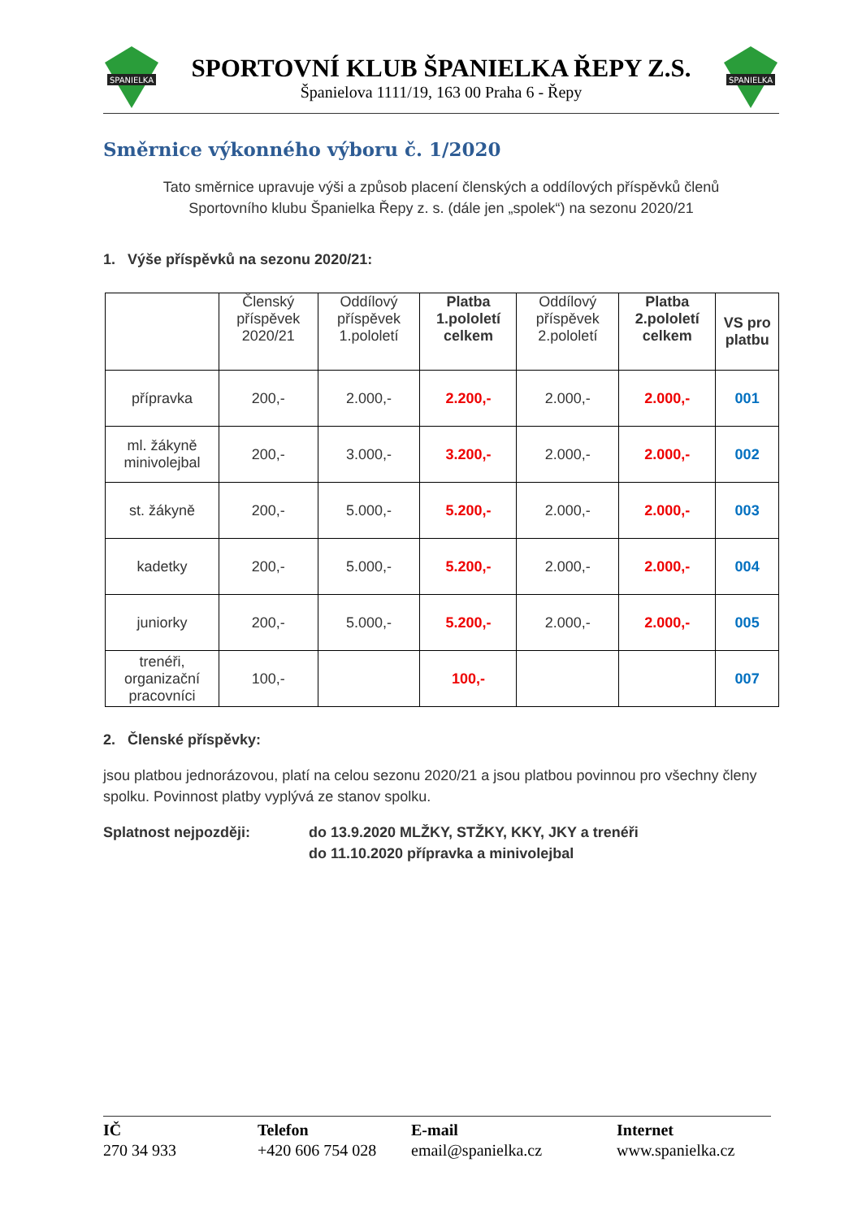SPANIELKA
SPORTOVNÍ KLUB ŠPANIELKA ŘEPY Z.S.
Španielova 1111/19, 163 00 Praha 6 - Řepy
SPANIELKA
Směrnice výkonného výboru č. 1/2020
Tato směrnice upravuje výši a způsob placení členských a oddílových příspěvků členů
Sportovního klubu Španielka Řepy z. s. (dále jen „spolek“) na sezonu 2020/21
1. Výše příspěvků na sezonu 2020/21:
| | Členský příspěvek 2020/21 | Oddílový příspěvek 1.pololetí | Platba 1.pololetí celkem | Oddílový příspěvek 2.pololetí | Platba 2.pololetí celkem | VS pro platbu |
| --- | --- | --- | --- | --- | --- | --- |
| přípravka | 200,- | 2.000,- | 2.200,- | 2.000,- | 2.000,- | 001 |
| ml. žákyně minivolejbal | 200,- | 3.000,- | 3.200,- | 2.000,- | 2.000,- | 002 |
| st. žákyně | 200,- | 5.000,- | 5.200,- | 2.000,- | 2.000,- | 003 |
| kadetky | 200,- | 5.000,- | 5.200,- | 2.000,- | 2.000,- | 004 |
| juniorky | 200,- | 5.000,- | 5.200,- | 2.000,- | 2.000,- | 005 |
| trenéři, organizační pracovníci | 100,- | | 100,- | | | 007 |
2. Členské příspěvky:
jsou platbou jednorázovou, platí na celou sezonu 2020/21 a jsou platbou povinnou pro všechny členy spolku. Povinnost platby vyplývá ze stanov spolku.
Splatnost nejpozději: do 13.9.2020 MLŽKY, STŽKY, KKY, JKY a trenéři
do 11.10.2020 přípravka a minivolejbal
IČ
270 34 933
Telefon
+420 606 754 028
E-mail
email@spanielka.cz
Internet
www.spanielka.cz